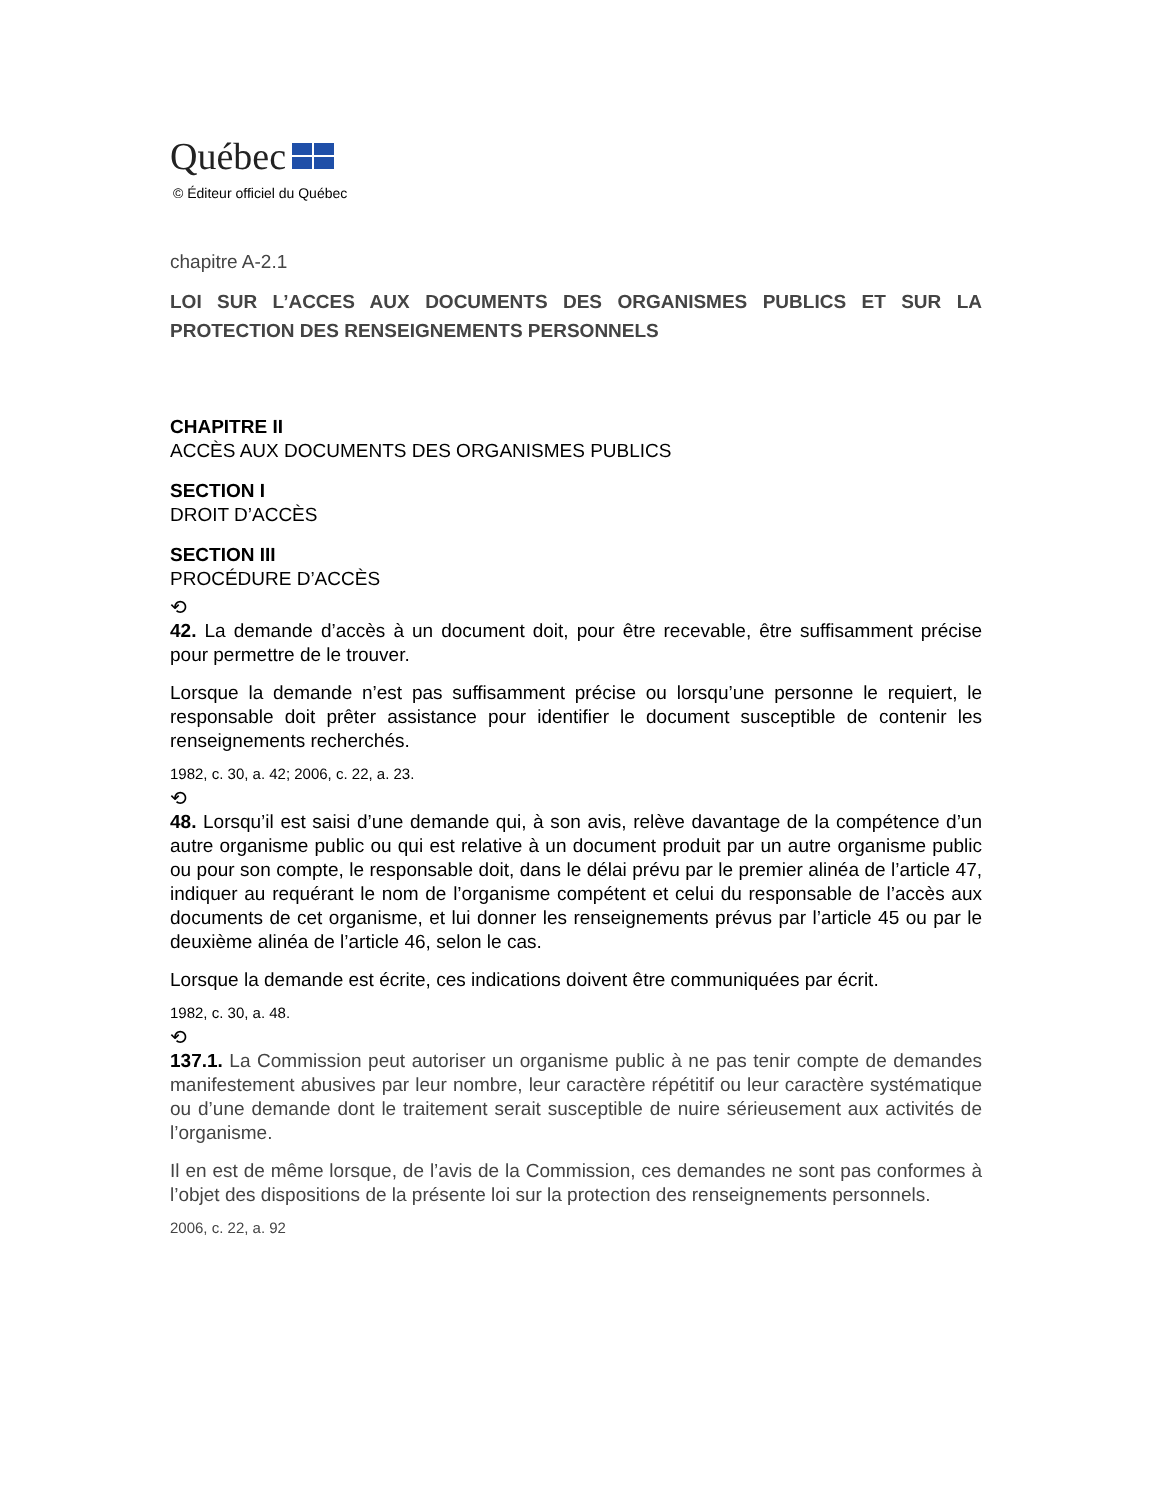Québec
© Éditeur officiel du Québec
chapitre A-2.1
LOI SUR L’ACCES AUX DOCUMENTS DES ORGANISMES PUBLICS ET SUR LA PROTECTION DES RENSEIGNEMENTS PERSONNELS
CHAPITRE II
ACCÈS AUX DOCUMENTS DES ORGANISMES PUBLICS
SECTION I
DROIT D’ACCÈS
SECTION III
PROCÉDURE D’ACCÈS
⟲
42. La demande d’accès à un document doit, pour être recevable, être suffisamment précise pour permettre de le trouver.
Lorsque la demande n’est pas suffisamment précise ou lorsqu’une personne le requiert, le responsable doit prêter assistance pour identifier le document susceptible de contenir les renseignements recherchés.
1982, c. 30, a. 42; 2006, c. 22, a. 23.
⟲
48. Lorsqu’il est saisi d’une demande qui, à son avis, relève davantage de la compétence d’un autre organisme public ou qui est relative à un document produit par un autre organisme public ou pour son compte, le responsable doit, dans le délai prévu par le premier alinéa de l’article 47, indiquer au requérant le nom de l’organisme compétent et celui du responsable de l’accès aux documents de cet organisme, et lui donner les renseignements prévus par l’article 45 ou par le deuxième alinéa de l’article 46, selon le cas.
Lorsque la demande est écrite, ces indications doivent être communiquées par écrit.
1982, c. 30, a. 48.
⟲
137.1. La Commission peut autoriser un organisme public à ne pas tenir compte de demandes manifestement abusives par leur nombre, leur caractère répétitif ou leur caractère systématique ou d’une demande dont le traitement serait susceptible de nuire sérieusement aux activités de l’organisme.
Il en est de même lorsque, de l’avis de la Commission, ces demandes ne sont pas conformes à l’objet des dispositions de la présente loi sur la protection des renseignements personnels.
2006, c. 22, a. 92